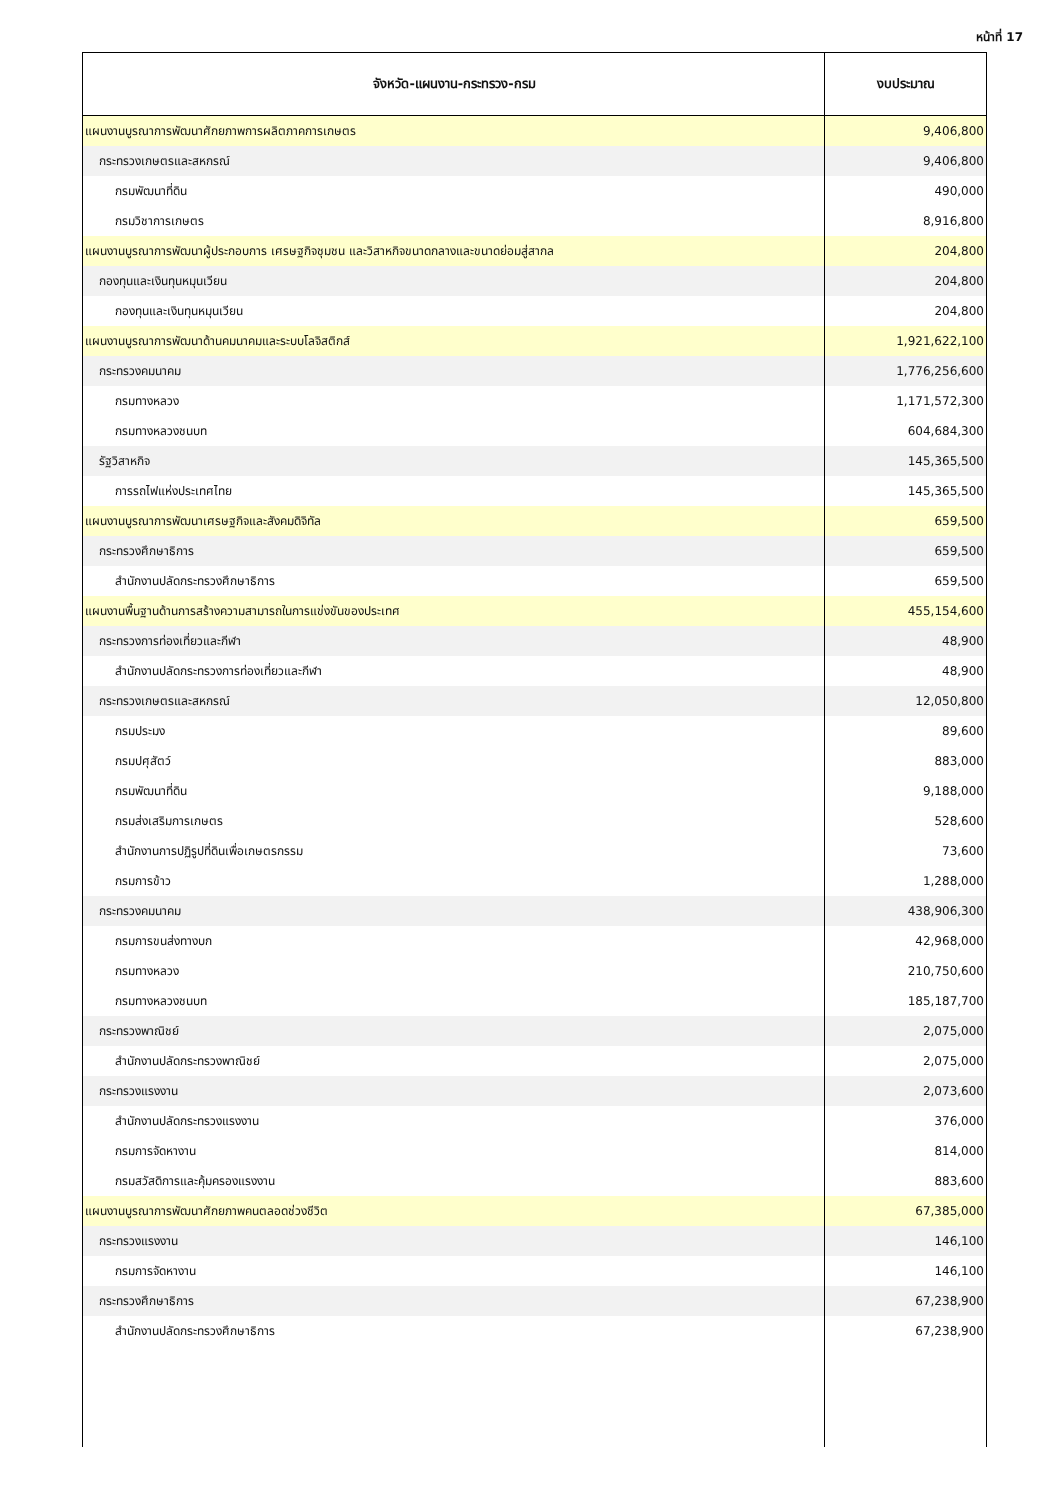หน้าที่ 17
| จังหวัด-แผนงาน-กระทรวง-กรม | งบประมาณ |
| --- | --- |
| แผนงานบูรณาการพัฒนาศักยภาพการผลิตภาคการเกษตร | 9,406,800 |
| กระทรวงเกษตรและสหกรณ์ | 9,406,800 |
| กรมพัฒนาที่ดิน | 490,000 |
| กรมวิชาการเกษตร | 8,916,800 |
| แผนงานบูรณาการพัฒนาผู้ประกอบการ เศรษฐกิจชุมชน และวิสาหกิจขนาดกลางและขนาดย่อมสู่สากล | 204,800 |
| กองทุนและเงินทุนหมุนเวียน | 204,800 |
| กองทุนและเงินทุนหมุนเวียน | 204,800 |
| แผนงานบูรณาการพัฒนาด้านคมนาคมและระบบโลจิสติกส์ | 1,921,622,100 |
| กระทรวงคมนาคม | 1,776,256,600 |
| กรมทางหลวง | 1,171,572,300 |
| กรมทางหลวงชนบท | 604,684,300 |
| รัฐวิสาหกิจ | 145,365,500 |
| การรถไฟแห่งประเทศไทย | 145,365,500 |
| แผนงานบูรณาการพัฒนาเศรษฐกิจและสังคมดิจิทัล | 659,500 |
| กระทรวงศึกษาธิการ | 659,500 |
| สำนักงานปลัดกระทรวงศึกษาธิการ | 659,500 |
| แผนงานพื้นฐานด้านการสร้างความสามารถในการแข่งขันของประเทศ | 455,154,600 |
| กระทรวงการท่องเที่ยวและกีฬา | 48,900 |
| สำนักงานปลัดกระทรวงการท่องเที่ยวและกีฬา | 48,900 |
| กระทรวงเกษตรและสหกรณ์ | 12,050,800 |
| กรมประมง | 89,600 |
| กรมปศุสัตว์ | 883,000 |
| กรมพัฒนาที่ดิน | 9,188,000 |
| กรมส่งเสริมการเกษตร | 528,600 |
| สำนักงานการปฏิรูปที่ดินเพื่อเกษตรกรรม | 73,600 |
| กรมการข้าว | 1,288,000 |
| กระทรวงคมนาคม | 438,906,300 |
| กรมการขนส่งทางบก | 42,968,000 |
| กรมทางหลวง | 210,750,600 |
| กรมทางหลวงชนบท | 185,187,700 |
| กระทรวงพาณิชย์ | 2,075,000 |
| สำนักงานปลัดกระทรวงพาณิชย์ | 2,075,000 |
| กระทรวงแรงงาน | 2,073,600 |
| สำนักงานปลัดกระทรวงแรงงาน | 376,000 |
| กรมการจัดหางาน | 814,000 |
| กรมสวัสดิการและคุ้มครองแรงงาน | 883,600 |
| แผนงานบูรณาการพัฒนาศักยภาพคนตลอดช่วงชีวิต | 67,385,000 |
| กระทรวงแรงงาน | 146,100 |
| กรมการจัดหางาน | 146,100 |
| กระทรวงศึกษาธิการ | 67,238,900 |
| สำนักงานปลัดกระทรวงศึกษาธิการ | 67,238,900 |